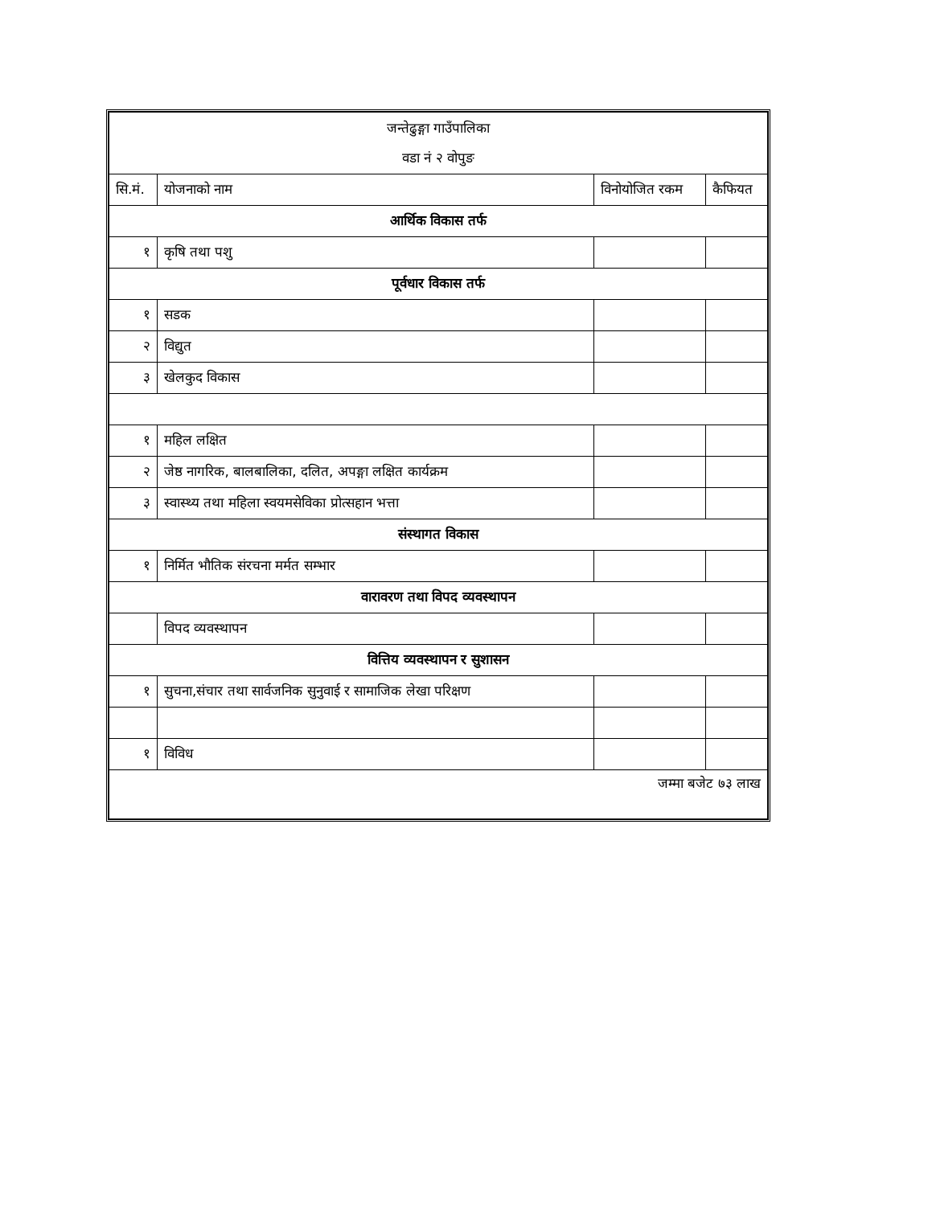| जन्तेढुङ्गा गाउँपालिका वडा नं २ वोपुङ | | | |
| सि.मं. | योजनाको नाम | विनोयोजित रकम | कैफियत |
| आर्थिक विकास तर्फ | | | |
| १ | कृषि तथा पशु | | |
| पूर्वधार विकास तर्फ | | | |
| १ | सडक | | |
| २ | विद्युत | | |
| ३ | खेलकुद विकास | | |
| १ | महिल लक्षित | | |
| २ | जेष्ठ नागरिक, बालबालिका, दलित, अपङ्गा लक्षित कार्यक्रम | | |
| ३ | स्वास्थ्य तथा महिला स्वयमसेविका प्रोत्सहान भत्ता | | |
| संस्थागत विकास | | | |
| १ | निर्मित भौतिक संरचना मर्मत सम्भार | | |
| वारावरण तथा विपद व्यवस्थापन | | | |
| | विपद व्यवस्थापन | | |
| वित्तिय व्यवस्थापन र सुशासन | | | |
| १ | सुचना,संचार तथा सार्वजनिक सुनुवाई र सामाजिक लेखा परिक्षण | | |
| १ | विविध | | |
| जम्मा बजेट ७३ लाख | | | |